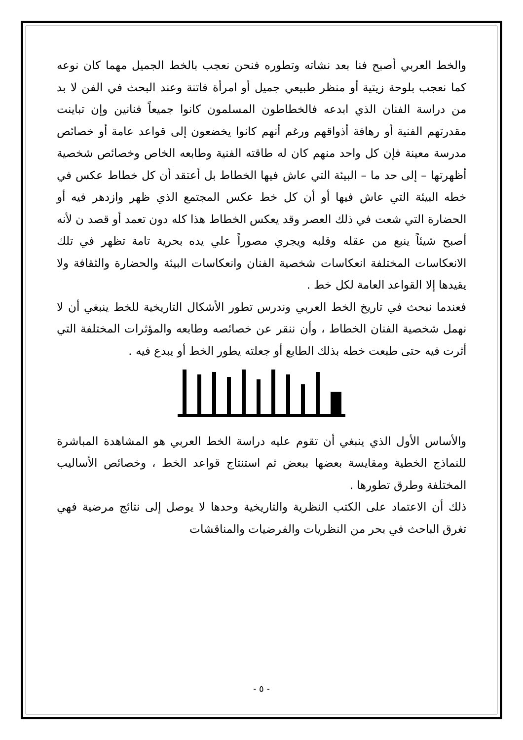والخط العربي أصبح فنا بعد نشاته وتطوره فنحن نعجب بالخط الجميل مهما كان نوعه كما نعجب بلوحة زيتية أو منظر طبيعي جميل أو امرأة فاتنة وعند البحث في الفن لا بد من دراسة الفنان الذي ابدعه فالخطاطون المسلمون كانوا جميعاً فنانين وإن تباينت مقدرتهم الفنية أو رهافة أذواقهم ورغم أنهم كانوا يخضعون إلى قواعد عامة أو خصائص مدرسة معينة فإن كل واحد منهم كان له طاقته الفنية وطابعه الخاص وخصائص شخصية أظهرتها – إلى حد ما – البيئة التي عاش فيها الخطاط بل أعتقد أن كل خطاط عكس في خطه البيئة التي عاش فيها أو أن كل خط عكس المجتمع الذي ظهر وازدهر فيه أو الحضارة التي شعت في ذلك العصر وقد يعكس الخطاط هذا كله دون تعمد أو قصد ن لأنه أصبح شيئاً ينبع من عقله وقلبه ويجري مصوراً علي يده بحرية تامة تظهر في تلك الانعكاسات المختلفة انعكاسات شخصية الفنان وانعكاسات البيئة والحضارة والثقافة ولا يقيدها إلا القواعد العامة لكل خط .
فعندما نبحث في تاريخ الخط العربي وندرس تطور الأشكال التاريخية للخط ينبغي أن لا نهمل شخصية الفنان الخطاط ، وأن ننقر عن خصائصه وطابعه والمؤثرات المختلفة التي أثرت فيه حتى طبعت خطه بذلك الطابع أو جعلته يطور الخط أو يبدع فيه .
والأساس الأول الذي ينبغي أن تقوم عليه دراسة الخط العربي هو المشاهدة المباشرة للنماذج الخطية ومقايسة بعضها ببعض ثم استنتاج قواعد الخط ، وخصائص الأساليب المختلفة وطرق تطورها .
ذلك أن الاعتماد على الكتب النظرية والتاريخية وحدها لا يوصل إلى نتائج مرضية فهي تغرق الباحث في بحر من النظريات والفرضيات والمناقشات
- ٥ -